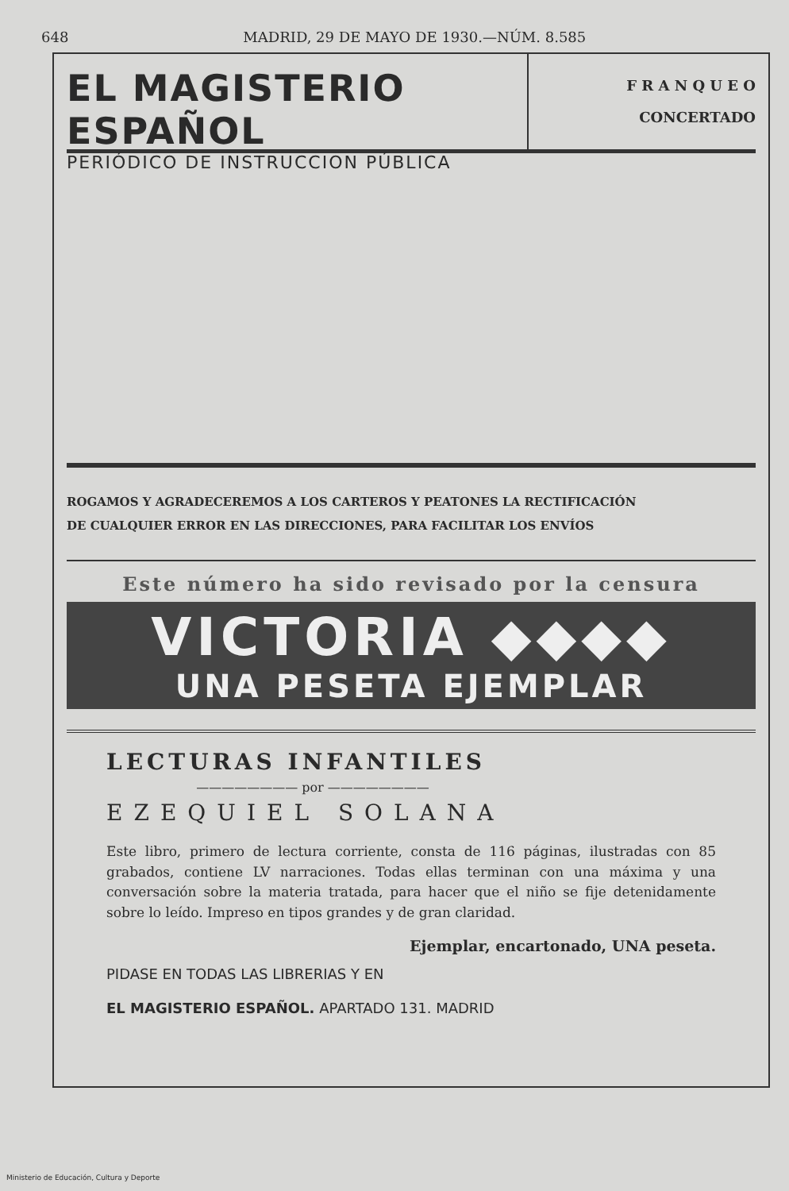648 MADRID, 29 DE MAYO DE 1930.—NÚM. 8.585
EL MAGISTERIO ESPAÑOL
PERIÓDICO DE INSTRUCCION PÚBLICA
F R A N Q U E O
CONCERTADO
ROGAMOS Y AGRADECEREMOS A LOS CARTEROS Y PEATONES LA RECTIFICACIÓN
DE CUALQUIER ERROR EN LAS DIRECCIONES, PARA FACILITAR LOS ENVÍOS
Este número ha sido revisado por la censura
VICTORIA ◆◆◆◆
UNA PESETA EJEMPLAR
LECTURAS INFANTILES
———————— por ————————
EZEQUIEL SOLANA
Este libro, primero de lectura corriente, consta de 116 páginas, ilustradas con 85 grabados, contiene LV narraciones. Todas ellas terminan con una máxima y una conversación sobre la materia tratada, para hacer que el niño se fije detenidamente sobre lo leído. Impreso en tipos grandes y de gran claridad.
Ejemplar, encartonado, UNA peseta.
PIDASE EN TODAS LAS LIBRERIAS Y EN
EL MAGISTERIO ESPAÑOL. APARTADO 131. MADRID
Ministerio de Educación, Cultura y Deporte